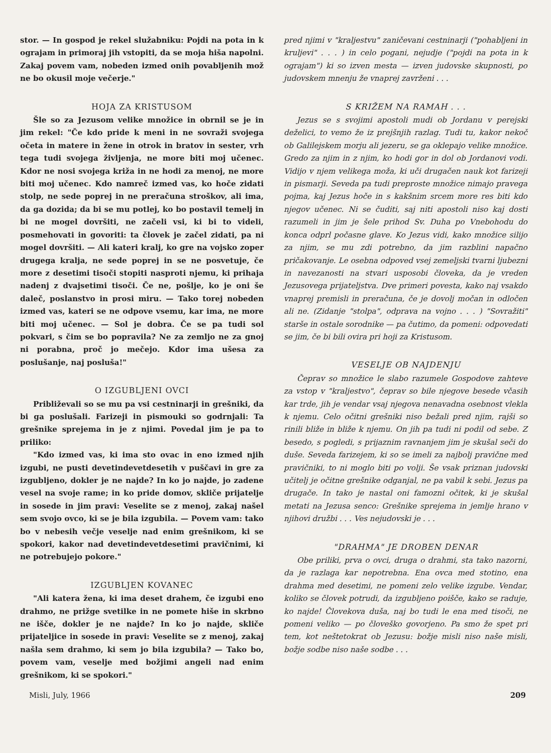stor. — In gospod je rekel služabniku: Pojdi na pota in k ograjam in primoraj jih vstopiti, da se moja hiša napolni. Zakaj povem vam, nobeden izmed onih povabljenih mož ne bo okusil moje večerje."
HOJA ZA KRISTUSOM
Šle so za Jezusom velike množice in obrnil se je in jim rekel: "Če kdo pride k meni in ne sovraži svojega očeta in matere in žene in otrok in bratov in sester, vrh tega tudi svojega življenja, ne more biti moj učenec. Kdor ne nosi svojega križa in ne hodi za menoj, ne more biti moj učenec. Kdo namreč izmed vas, ko hoče zidati stolp, ne sede poprej in ne preračuna stroškov, ali ima, da ga dozida; da bi se mu potlej, ko bo postavil temelj in bi ne mogel dovršiti, ne začeli vsi, ki bi to videli, posmehovati in govoriti: ta človek je začel zidati, pa ni mogel dovršiti. — Ali kateri kralj, ko gre na vojsko zoper drugega kralja, ne sede poprej in se ne posvetuje, če more z desetimi tisoči stopiti nasproti njemu, ki prihaja nadenj z dvajsetimi tisoči. Če ne, pošlje, ko je oni še daleč, poslanstvo in prosi miru. — Tako torej nobeden izmed vas, kateri se ne odpove vsemu, kar ima, ne more biti moj učenec. — Sol je dobra. Če se pa tudi sol pokvari, s čim se bo popravila? Ne za zemljo ne za gnoj ni porabna, proč jo mečejo. Kdor ima ušesa za poslušanje, naj posluša!"
O IZGUBLJENI OVCI
Približevali so se mu pa vsi cestninarji in grešniki, da bi ga poslušali. Farizeji in pismouki so godrnjali: Ta grešnike sprejema in je z njimi. Povedal jim je pa to priliko:
"Kdo izmed vas, ki ima sto ovac in eno izmed njih izgubi, ne pusti devetindevetdesetih v puščavi in gre za izgubljeno, dokler je ne najde? In ko jo najde, jo zadene vesel na svoje rame; in ko pride domov, skliče prijatelje in sosede in jim pravi: Veselite se z menoj, zakaj našel sem svojo ovco, ki se je bila izgubila. — Povem vam: tako bo v nebesih večje veselje nad enim grešnikom, ki se spokori, kakor nad devetindevetdesetimi pravičnimi, ki ne potrebujejo pokore."
IZGUBLJEN KOVANEC
"Ali katera žena, ki ima deset drahem, če izgubi eno drahmo, ne prižge svetilke in ne pomete hiše in skrbno ne išče, dokler je ne najde? In ko jo najde, skliče prijateljice in sosede in pravi: Veselite se z menoj, zakaj našla sem drahmo, ki sem jo bila izgubila? — Tako bo, povem vam, veselje med božjimi angeli nad enim grešnikom, ki se spokori."
pred njimi v "kraljestvu" zaničevani cestninarji ("pohabljeni in kruljevi" . . . ) in celo pogani, nejudje ("pojdi na pota in k ograjam") ki so izven mesta — izven judovske skupnosti, po judovskem mnenju že vnaprej zavrženi . . .
S KRIŽEM NA RAMAH . . .
Jezus se s svojimi apostoli mudi ob Jordanu v perejski deželici, to vemo že iz prejšnjih razlag. Tudi tu, kakor nekoč ob Galilejskem morju ali jezeru, se ga oklepajo velike množice. Gredo za njim in z njim, ko hodi gor in dol ob Jordanovi vodi. Vidijo v njem velikega moža, ki uči drugačen nauk kot farizeji in pismarji. Seveda pa tudi preproste množice nimajo pravega pojma, kaj Jezus hoče in s kakšnim srcem more res biti kdo njegov učenec. Ni se čuditi, saj niti apostoli niso kaj dosti razumeli in jim je šele prihod Sv. Duha po Vnebohodu do konca odprl počasne glave. Ko Jezus vidi, kako množice silijo za njim, se mu zdi potrebno, da jim razblini napačno pričakovanje. Le osebna odpoved vsej zemeljski tvarni ljubezni in navezanosti na stvari usposobi človeka, da je vreden Jezusovega prijateljstva. Dve primeri povesta, kako naj vsakdo vnaprej premisli in preračuna, če je dovolj močan in odločen ali ne. (Zidanje "stolpa", odprava na vojno . . . ) "Sovražiti" starše in ostale sorodnike — pa čutimo, da pomeni: odpovedati se jim, če bi bili ovira pri hoji za Kristusom.
VESELJE OB NAJDENJU
Čeprav so množice le slabo razumele Gospodove zahteve za vstop v "kraljestvo", čeprav so bile njegove besede včasih kar trde, jih je vendar vsaj njegova nenavadna osebnost vlekla k njemu. Celo očitni grešniki niso bežali pred njim, rajši so rinili bliže in bliže k njemu. On jih pa tudi ni podil od sebe. Z besedo, s pogledi, s prijaznim ravnanjem jim je skušal seči do duše. Seveda farizejem, ki so se imeli za najbolj pravične med pravičniki, to ni moglo biti po volji. Še vsak priznan judovski učitelj je očitne grešnike odganjal, ne pa vabil k sebi. Jezus pa drugače. In tako je nastal oni famozni očitek, ki je skušal metati na Jezusa senco: Grešnike sprejema in jemlje hrano v njihovi družbi . . . Ves nejudovski je . . .
"DRAHMA" JE DROBEN DENAR
Obe priliki, prva o ovci, druga o drahmi, sta tako nazorni, da je razlaga kar nepotrebna. Ena ovca med stotino, ena drahma med desetimi, ne pomeni zelo velike izgube. Vendar, koliko se človek potrudi, da izgubljeno poišče, kako se raduje, ko najde! Človekova duša, naj bo tudi le ena med tisoči, ne pomeni veliko — po človeško govorjeno. Pa smo že spet pri tem, kot neštetokrat ob Jezusu: božje misli niso naše misli, božje sodbe niso naše sodbe . . .
Misli, July, 1966 209